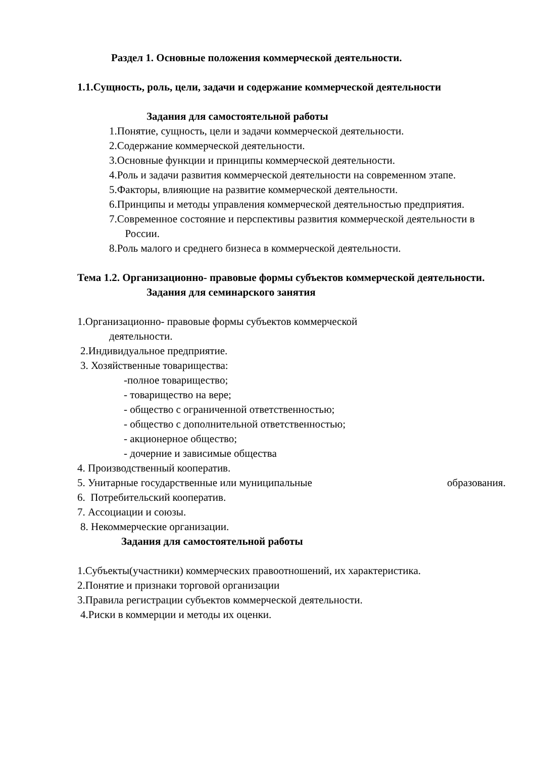Раздел 1. Основные положения коммерческой деятельности.
1.1.Сущность, роль, цели, задачи и содержание коммерческой деятельности
Задания для самостоятельной работы
1.Понятие, сущность, цели и задачи коммерческой деятельности.
2.Содержание коммерческой деятельности.
3.Основные функции и принципы коммерческой деятельности.
4.Роль и задачи развития коммерческой деятельности на современном этапе.
5.Факторы, влияющие на развитие коммерческой деятельности.
6.Принципы и методы управления коммерческой деятельностью предприятия.
7.Современное состояние и перспективы развития коммерческой деятельности в России.
8.Роль малого и среднего бизнеса в коммерческой деятельности.
Тема 1.2. Организационно- правовые формы субъектов коммерческой деятельности.
Задания для семинарского занятия
1.Организационно- правовые формы субъектов коммерческой
деятельности.
2.Индивидуальное предприятие.
3. Хозяйственные товарищества:
-полное товарищество;
- товарищество на вере;
- общество с ограниченной ответственностью;
- общество с дополнительной ответственностью;
- акционерное общество;
- дочерние и зависимые общества
4. Производственный кооператив.
5. Унитарные государственные или муниципальные образования.
6. Потребительский кооператив.
7. Ассоциации и союзы.
8. Некоммерческие организации.
Задания для самостоятельной работы
1.Субъекты(участники) коммерческих правоотношений, их характеристика.
2.Понятие и признаки торговой организации
3.Правила регистрации субъектов коммерческой деятельности.
4.Риски в коммерции и методы их оценки.